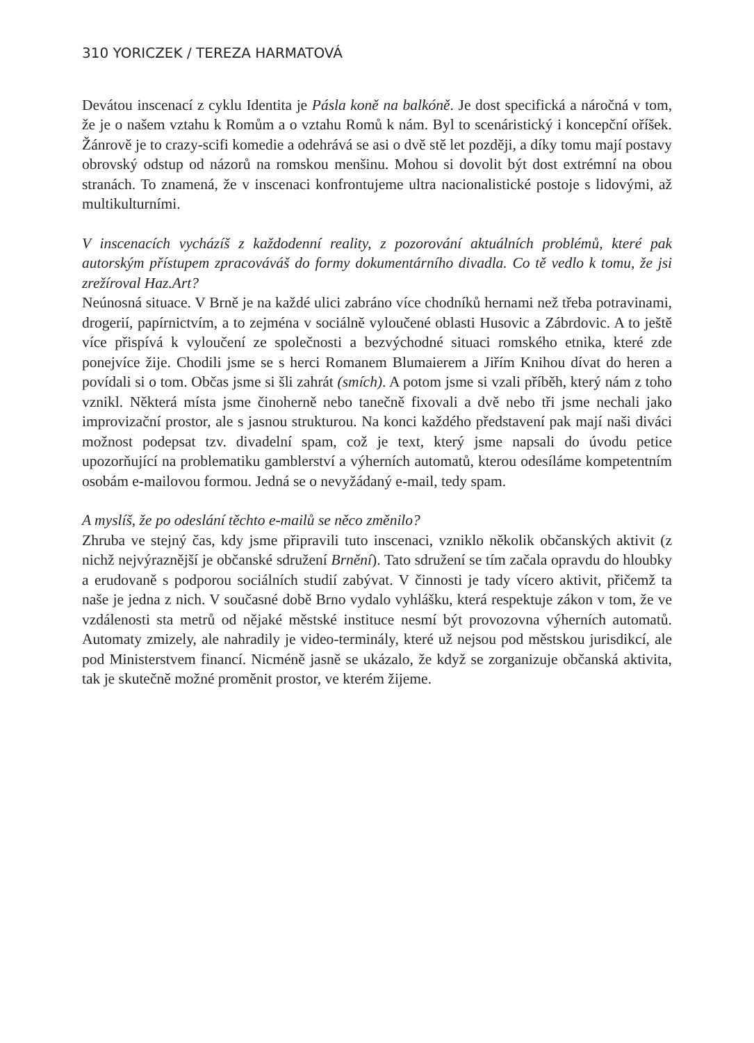310 YORICZEK / TEREZA HARMATOVÁ
Devátou inscenací z cyklu Identita je Pásla koně na balkóně. Je dost specifická a náročná v tom, že je o našem vztahu k Romům a o vztahu Romů k nám. Byl to scenáristický i koncepční oříšek. Žánrově je to crazy-scifi komedie a odehrává se asi o dvě stě let později, a díky tomu mají postavy obrovský odstup od názorů na romskou menšinu. Mohou si dovolit být dost extrémní na obou stranách. To znamená, že v inscenaci konfrontujeme ultra nacionalistické postoje s lidovými, až multikulturními.
V inscenacích vycházíš z každodenní reality, z pozorování aktuálních problémů, které pak autorským přístupem zpracováváš do formy dokumentárního divadla. Co tě vedlo k tomu, že jsi zrežíroval Haz.Art?
Neúnosná situace. V Brně je na každé ulici zabráno více chodníků hernami než třeba potravinami, drogerií, papírnictvím, a to zejména v sociálně vyloučené oblasti Husovic a Zábrdovic. A to ještě více přispívá k vyloučení ze společnosti a bezvýchodné situaci romského etnika, které zde ponejvíce žije. Chodili jsme se s herci Romanem Blumaierem a Jiřím Knihou dívat do heren a povídali si o tom. Občas jsme si šli zahrát (smích). A potom jsme si vzali příběh, který nám z toho vznikl. Některá místa jsme činoherně nebo tanečně fixovali a dvě nebo tři jsme nechali jako improvizační prostor, ale s jasnou strukturou. Na konci každého představení pak mají naši diváci možnost podepsat tzv. divadelní spam, což je text, který jsme napsali do úvodu petice upozorňující na problematiku gamblerství a výherních automatů, kterou odesíláme kompetentním osobám e-mailovou formou. Jedná se o nevyžádaný e-mail, tedy spam.
A myslíš, že po odeslání těchto e-mailů se něco změnilo?
Zhruba ve stejný čas, kdy jsme připravili tuto inscenaci, vzniklo několik občanských aktivit (z nichž nejvýraznější je občanské sdružení Brnění). Tato sdružení se tím začala opravdu do hloubky a erudovaně s podporou sociálních studií zabývat. V činnosti je tady vícero aktivit, přičemž ta naše je jedna z nich. V současné době Brno vydalo vyhlášku, která respektuje zákon v tom, že ve vzdálenosti sta metrů od nějaké městské instituce nesmí být provozovna výherních automatů. Automaty zmizely, ale nahradily je video-terminály, které už nejsou pod městskou jurisdikcí, ale pod Ministerstvem financí. Nicméně jasně se ukázalo, že když se zorganizuje občanská aktivita, tak je skutečně možné proměnit prostor, ve kterém žijeme.